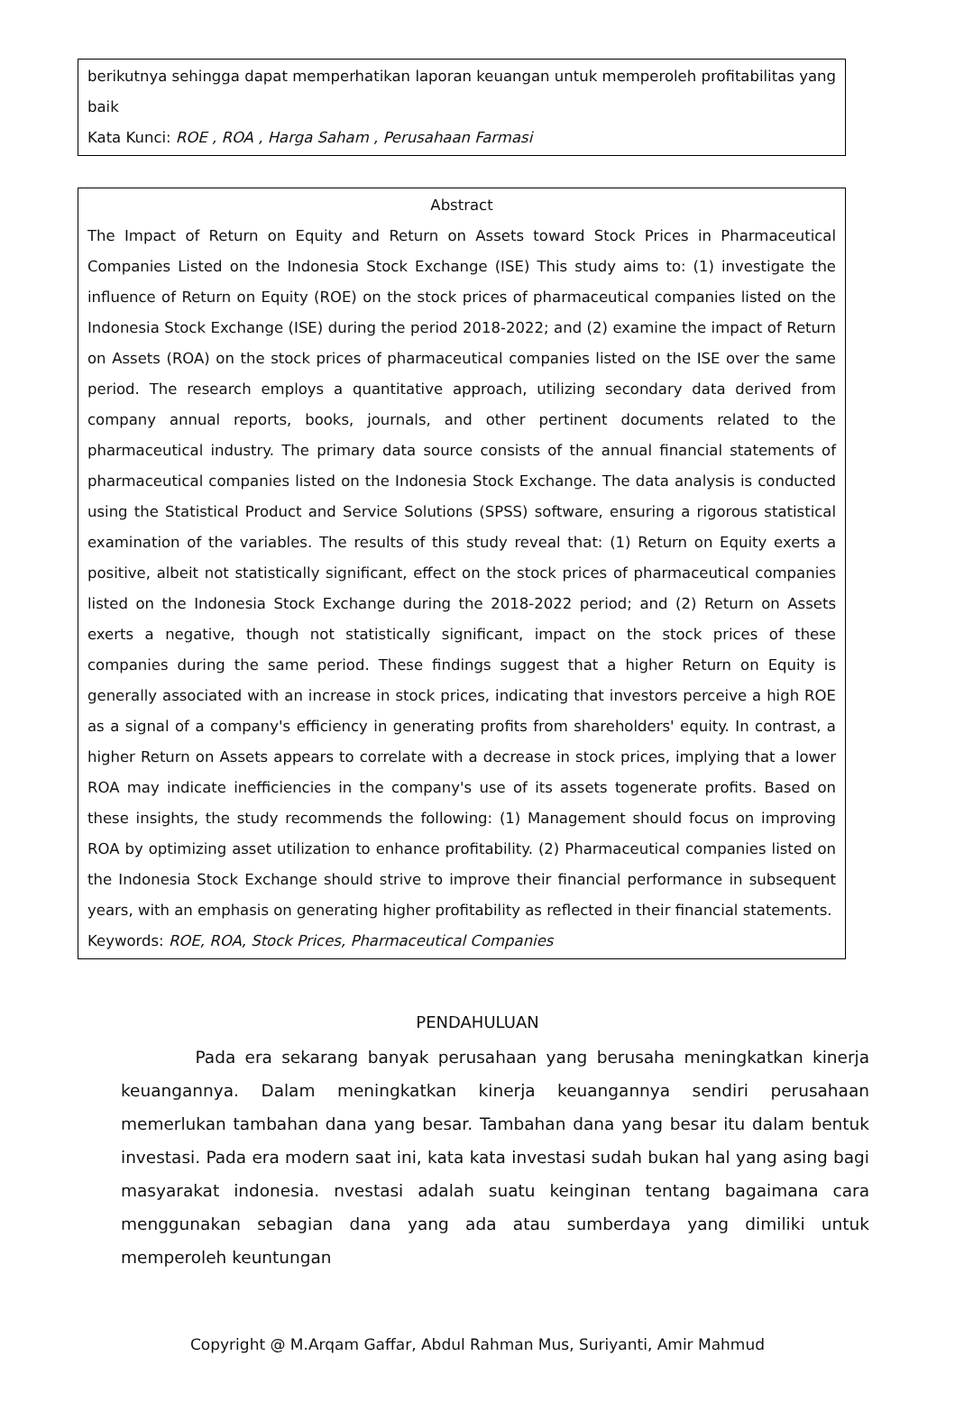berikutnya sehingga dapat memperhatikan laporan keuangan untuk memperoleh profitabilitas yang baik
Kata Kunci: ROE , ROA , Harga Saham , Perusahaan Farmasi
Abstract
The Impact of Return on Equity and Return on Assets toward Stock Prices in Pharmaceutical Companies Listed on the Indonesia Stock Exchange (ISE) This study aims to: (1) investigate the influence of Return on Equity (ROE) on the stock prices of pharmaceutical companies listed on the Indonesia Stock Exchange (ISE) during the period 2018-2022; and (2) examine the impact of Return on Assets (ROA) on the stock prices of pharmaceutical companies listed on the ISE over the same period. The research employs a quantitative approach, utilizing secondary data derived from company annual reports, books, journals, and other pertinent documents related to the pharmaceutical industry. The primary data source consists of the annual financial statements of pharmaceutical companies listed on the Indonesia Stock Exchange. The data analysis is conducted using the Statistical Product and Service Solutions (SPSS) software, ensuring a rigorous statistical examination of the variables. The results of this study reveal that: (1) Return on Equity exerts a positive, albeit not statistically significant, effect on the stock prices of pharmaceutical companies listed on the Indonesia Stock Exchange during the 2018-2022 period; and (2) Return on Assets exerts a negative, though not statistically significant, impact on the stock prices of these companies during the same period. These findings suggest that a higher Return on Equity is generally associated with an increase in stock prices, indicating that investors perceive a high ROE as a signal of a company's efficiency in generating profits from shareholders' equity. In contrast, a higher Return on Assets appears to correlate with a decrease in stock prices, implying that a lower ROA may indicate inefficiencies in the company's use of its assets togenerate profits. Based on these insights, the study recommends the following: (1) Management should focus on improving ROA by optimizing asset utilization to enhance profitability. (2) Pharmaceutical companies listed on the Indonesia Stock Exchange should strive to improve their financial performance in subsequent years, with an emphasis on generating higher profitability as reflected in their financial statements.
Keywords: ROE, ROA, Stock Prices, Pharmaceutical Companies
PENDAHULUAN
Pada era sekarang banyak perusahaan yang berusaha meningkatkan kinerja keuangannya. Dalam meningkatkan kinerja keuangannya sendiri perusahaan memerlukan tambahan dana yang besar. Tambahan dana yang besar itu dalam bentuk investasi. Pada era modern saat ini, kata kata investasi sudah bukan hal yang asing bagi masyarakat indonesia. nvestasi adalah suatu keinginan tentang bagaimana cara menggunakan sebagian dana yang ada atau sumberdaya yang dimiliki untuk memperoleh keuntungan
Copyright @ M.Arqam Gaffar, Abdul Rahman Mus, Suriyanti, Amir Mahmud